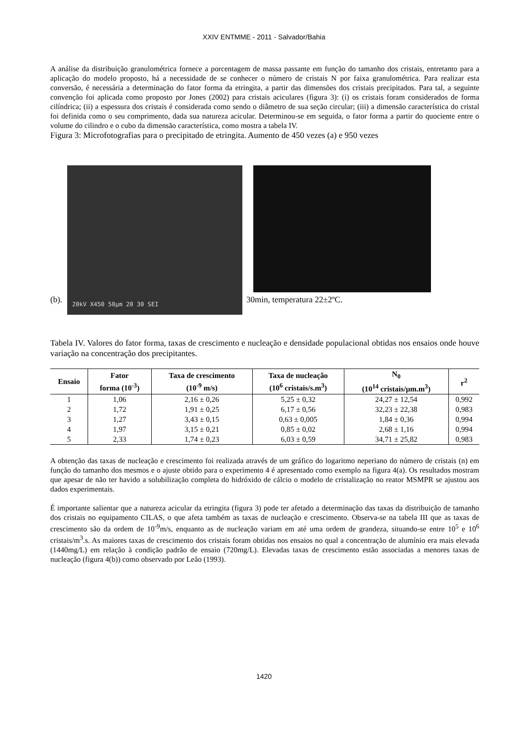XXIV ENTMME - 2011 - Salvador/Bahia
A análise da distribuição granulométrica fornece a porcentagem de massa passante em função do tamanho dos cristais, entretanto para a aplicação do modelo proposto, há a necessidade de se conhecer o número de cristais N por faixa granulométrica. Para realizar esta conversão, é necessária a determinação do fator forma da etringita, a partir das dimensões dos cristais precipitados. Para tal, a seguinte convenção foi aplicada como proposto por Jones (2002) para cristais aciculares (figura 3): (i) os cristais foram considerados de forma cilíndrica; (ii) a espessura dos cristais é considerada como sendo o diâmetro de sua seção circular; (iii) a dimensão característica do cristal foi definida como o seu comprimento, dada sua natureza acicular. Determinou-se em seguida, o fator forma a partir do quociente entre o volume do cilindro e o cubo da dimensão característica, como mostra a tabela IV.
Figura 3: Microfotografias para o precipitado de etringita. Aumento de 450 vezes (a) e 950 vezes
20kV X450 50µm 20 30 SEI
(b). 30min, temperatura 22±2ºC.
Tabela IV. Valores do fator forma, taxas de crescimento e nucleação e densidade populacional obtidas nos ensaios onde houve variação na concentração dos precipitantes.
| Ensaio | Fator forma (10<sup>-3</sup>) | Taxa de crescimento (10<sup>-9</sup> m/s) | Taxa de nucleação (10<sup>6</sup> cristais/s.m<sup>3</sup>) | N<sub>0</sub> (10<sup>14</sup> cristais/µm.m<sup>3</sup>) | r<sup>2</sup> |
| --- | --- | --- | --- | --- | --- |
| 1 | 1,06 | 2,16 ± 0,26 | 5,25 ± 0,32 | 24,27 ± 12,54 | 0,992 |
| 2 | 1,72 | 1,91 ± 0,25 | 6,17 ± 0,56 | 32,23 ± 22,38 | 0,983 |
| 3 | 1,27 | 3,43 ± 0,15 | 0,63 ± 0,005 | 1,84 ± 0,36 | 0,994 |
| 4 | 1,97 | 3,15 ± 0,21 | 0,85 ± 0,02 | 2,68 ± 1,16 | 0,994 |
| 5 | 2,33 | 1,74 ± 0,23 | 6,03 ± 0,59 | 34,71 ± 25,82 | 0,983 |
A obtenção das taxas de nucleação e crescimento foi realizada através de um gráfico do logaritmo neperiano do número de cristais (n) em função do tamanho dos mesmos e o ajuste obtido para o experimento 4 é apresentado como exemplo na figura 4(a). Os resultados mostram que apesar de não ter havido a solubilização completa do hidróxido de cálcio o modelo de cristalização no reator MSMPR se ajustou aos dados experimentais.
É importante salientar que a natureza acicular da etringita (figura 3) pode ter afetado a determinação das taxas da distribuição de tamanho dos cristais no equipamento CILAS, o que afeta também as taxas de nucleação e crescimento. Observa-se na tabela III que as taxas de crescimento são da ordem de 10<sup>-9</sup>m/s, enquanto as de nucleação variam em até uma ordem de grandeza, situando-se entre 10<sup>5</sup> e 10<sup>6</sup> cristais/m<sup>3</sup>.s. As maiores taxas de crescimento dos cristais foram obtidas nos ensaios no qual a concentração de alumínio era mais elevada (1440mg/L) em relação à condição padrão de ensaio (720mg/L). Elevadas taxas de crescimento estão associadas a menores taxas de nucleação (figura 4(b)) como observado por Leão (1993).
1420